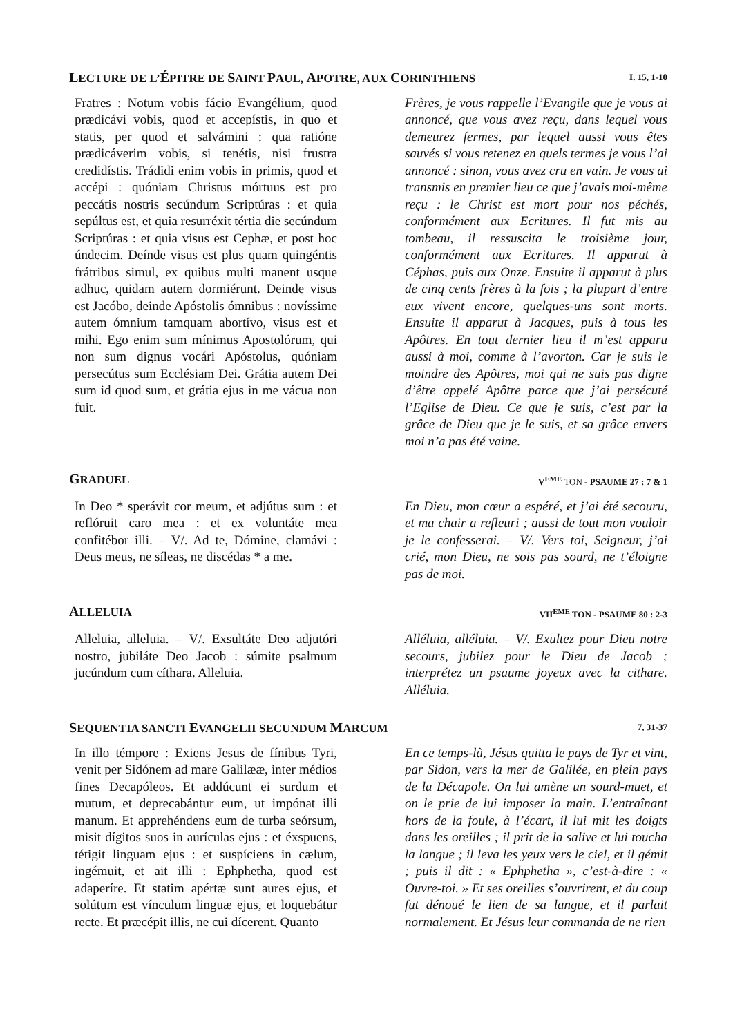LECTURE DE L’ÉPITRE DE SAINT PAUL, APOTRE, AUX CORINTHIENS I. 15, 1-10
Fratres : Notum vobis fácio Evangélium, quod prædicávi vobis, quod et accepístis, in quo et statis, per quod et salvámini : qua ratióne prædicáverim vobis, si tenétis, nisi frustra credidístis. Trádidi enim vobis in primis, quod et accépi : quóniam Christus mórtuus est pro peccátis nostris secúndum Scriptúras : et quia sepúltus est, et quia resurréxit tértia die secúndum Scriptúras : et quia visus est Cephæ, et post hoc úndecim. Deínde visus est plus quam quingéntis frátribus simul, ex quibus multi manent usque adhuc, quidam autem dormiérunt. Deinde visus est Jacóbo, deinde Apóstolis ómnibus : novíssime autem ómnium tamquam abortívo, visus est et mihi. Ego enim sum mínimus Apostolórum, qui non sum dignus vocári Apóstolus, quóniam persecútus sum Ecclésiam Dei. Grátia autem Dei sum id quod sum, et grátia ejus in me vácua non fuit.
Frères, je vous rappelle l’Evangile que je vous ai annoncé, que vous avez reçu, dans lequel vous demeurez fermes, par lequel aussi vous êtes sauvés si vous retenez en quels termes je vous l’ai annoncé : sinon, vous avez cru en vain. Je vous ai transmis en premier lieu ce que j’avais moi-même reçu : le Christ est mort pour nos péchés, conformément aux Ecritures. Il fut mis au tombeau, il ressuscita le troisième jour, conformément aux Ecritures. Il apparut à Céphas, puis aux Onze. Ensuite il apparut à plus de cinq cents frères à la fois ; la plupart d’entre eux vivent encore, quelques-uns sont morts. Ensuite il apparut à Jacques, puis à tous les Apôtres. En tout dernier lieu il m’est apparu aussi à moi, comme à l’avorton. Car je suis le moindre des Apôtres, moi qui ne suis pas digne d’être appelé Apôtre parce que j’ai persécuté l’Eglise de Dieu. Ce que je suis, c’est par la grâce de Dieu que je le suis, et sa grâce envers moi n’a pas été vaine.
GRADUEL V<sup>EME</sup> TON - PSAUME 27 : 7 & 1
In Deo * sperávit cor meum, et adjútus sum : et reflóruit caro mea : et ex voluntáte mea confitébor illi. – V/. Ad te, Dómine, clamávi : Deus meus, ne síleas, ne discédas * a me.
En Dieu, mon cœur a espéré, et j’ai été secouru, et ma chair a refleuri ; aussi de tout mon vouloir je le confesserai. – V/. Vers toi, Seigneur, j’ai crié, mon Dieu, ne sois pas sourd, ne t’éloigne pas de moi.
ALLELUIA VII<sup>EME</sup> TON - PSAUME 80 : 2-3
Alleluia, alleluia. – V/. Exsultáte Deo adjutóri nostro, jubiláte Deo Jacob : súmite psalmum jucúndum cum cíthara. Alleluia.
Alléluia, alléluia. – V/. Exultez pour Dieu notre secours, jubilez pour le Dieu de Jacob ; interprétez un psaume joyeux avec la cithare. Alléluia.
SEQUENTIA SANCTI EVANGELII SECUNDUM MARCUM 7, 31-37
In illo témpore : Exiens Jesus de fínibus Tyri, venit per Sidónem ad mare Galilææ, inter médios fines Decapóleos. Et addúcunt ei surdum et mutum, et deprecabántur eum, ut impónat illi manum. Et apprehéndens eum de turba seórsum, misit dígitos suos in aurículas ejus : et éxspuens, tétigit linguam ejus : et suspíciens in cælum, ingémuit, et ait illi : Ephphetha, quod est adaperíre. Et statim apértæ sunt aures ejus, et solútum est vínculum linguæ ejus, et loquebátur recte. Et præcépit illis, ne cui dícerent. Quanto
En ce temps-là, Jésus quitta le pays de Tyr et vint, par Sidon, vers la mer de Galilée, en plein pays de la Décapole. On lui amène un sourd-muet, et on le prie de lui imposer la main. L’entraînant hors de la foule, à l’écart, il lui mit les doigts dans les oreilles ; il prit de la salive et lui toucha la langue ; il leva les yeux vers le ciel, et il gémit ; puis il dit : « Ephphetha », c’est-à-dire : « Ouvre-toi. » Et ses oreilles s’ouvrirent, et du coup fut dénoué le lien de sa langue, et il parlait normalement. Et Jésus leur commanda de ne rien